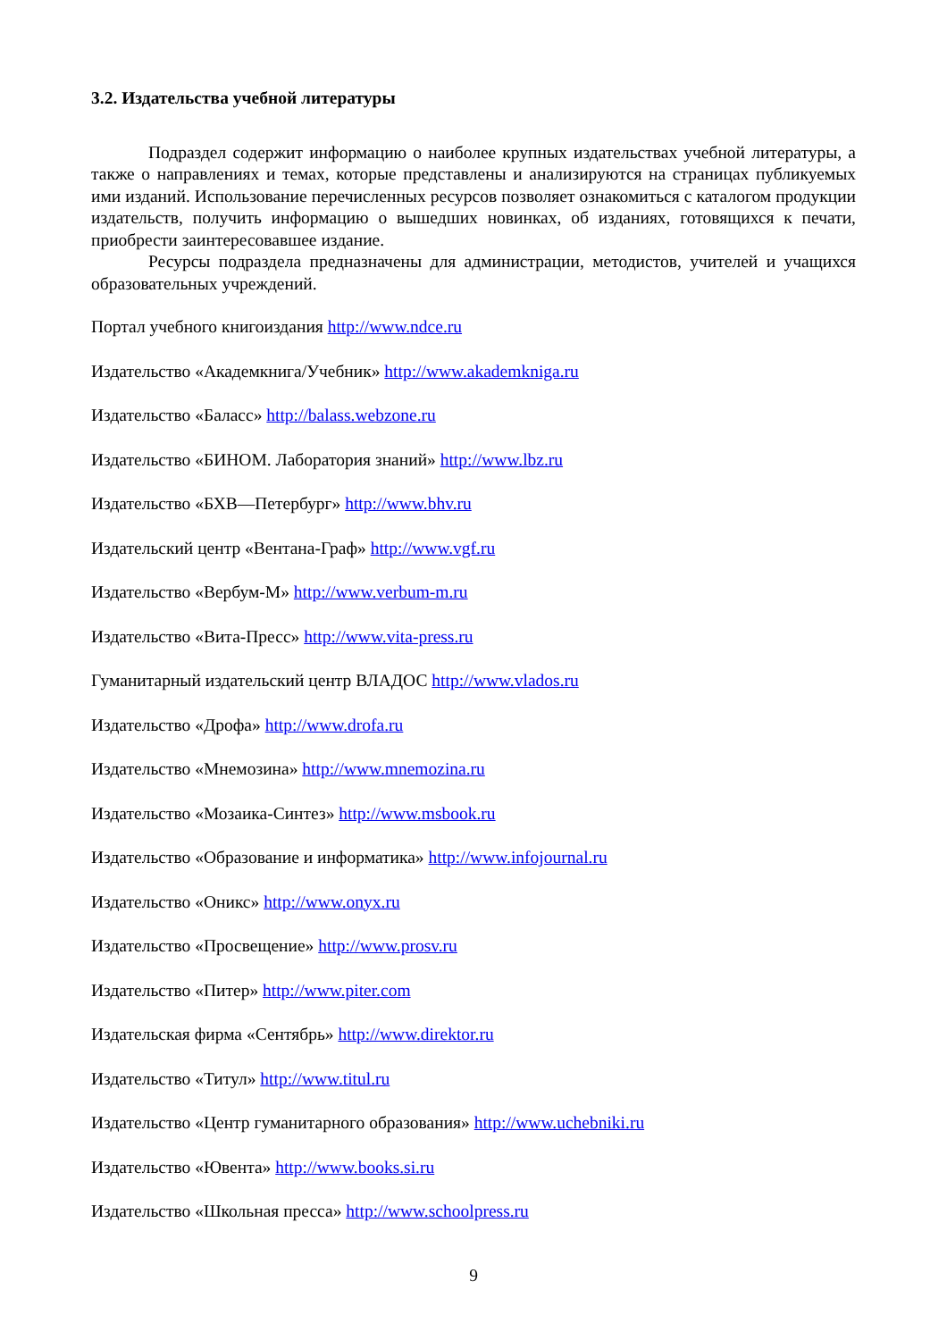3.2. Издательства учебной литературы
Подраздел содержит информацию о наиболее крупных издательствах учебной литературы, а также о направлениях и темах, которые представлены и анализируются на страницах публикуемых ими изданий. Использование перечисленных ресурсов позволяет ознакомиться с каталогом продукции издательств, получить информацию о вышедших новинках, об изданиях, готовящихся к печати, приобрести заинтересовавшее издание.
Ресурсы подраздела предназначены для администрации, методистов, учителей и учащихся образовательных учреждений.
Портал учебного книгоиздания http://www.ndce.ru
Издательство «Академкнига/Учебник» http://www.akademkniga.ru
Издательство «Баласс» http://balass.webzone.ru
Издательство «БИНОМ. Лаборатория знаний» http://www.lbz.ru
Издательство «БХВ—Петербург» http://www.bhv.ru
Издательский центр «Вентана-Граф» http://www.vgf.ru
Издательство «Вербум-М» http://www.verbum-m.ru
Издательство «Вита-Пресс» http://www.vita-press.ru
Гуманитарный издательский центр ВЛАДОС http://www.vlados.ru
Издательство «Дрофа» http://www.drofa.ru
Издательство «Мнемозина» http://www.mnemozina.ru
Издательство «Мозаика-Синтез» http://www.msbook.ru
Издательство «Образование и информатика» http://www.infojournal.ru
Издательство «Оникс» http://www.onyx.ru
Издательство «Просвещение» http://www.prosv.ru
Издательство «Питер» http://www.piter.com
Издательская фирма «Сентябрь» http://www.direktor.ru
Издательство «Титул» http://www.titul.ru
Издательство «Центр гуманитарного образования» http://www.uchebniki.ru
Издательство «Ювента» http://www.books.si.ru
Издательство «Школьная пресса» http://www.schoolpress.ru
9